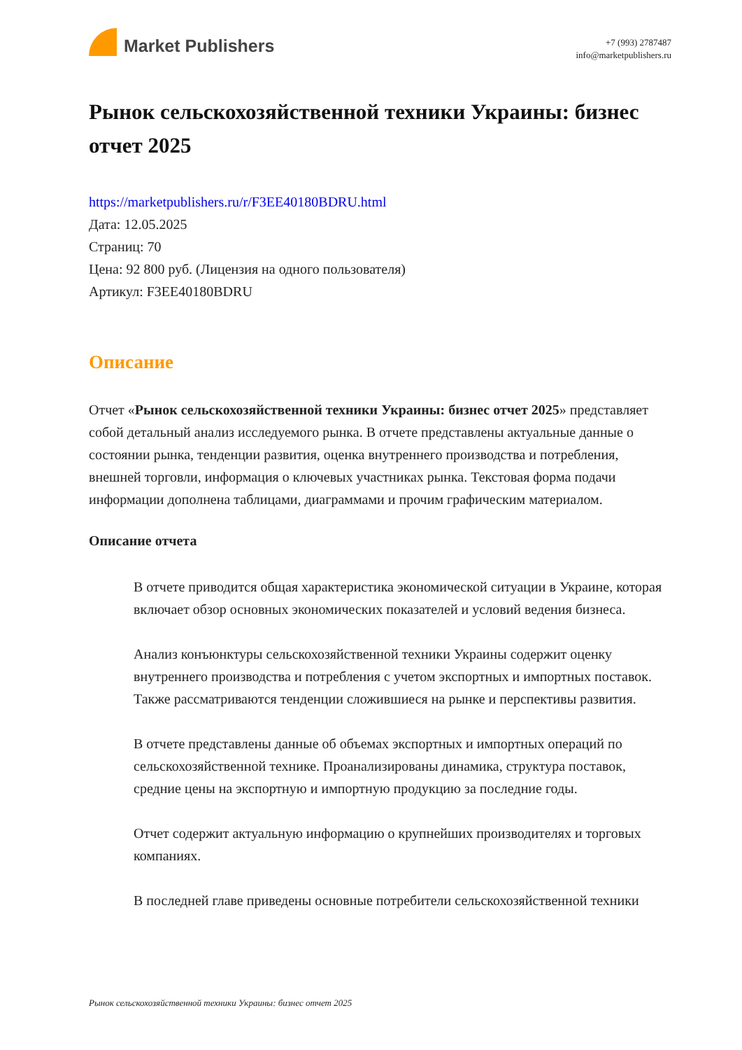Market Publishers
+7 (993) 2787487
info@marketpublishers.ru
Рынок сельскохозяйственной техники Украины: бизнес отчет 2025
https://marketpublishers.ru/r/F3EE40180BDRU.html
Дата: 12.05.2025
Страниц: 70
Цена: 92 800 руб. (Лицензия на одного пользователя)
Артикул: F3EE40180BDRU
Описание
Отчет «Рынок сельскохозяйственной техники Украины: бизнес отчет 2025» представляет собой детальный анализ исследуемого рынка. В отчете представлены актуальные данные о состоянии рынка, тенденции развития, оценка внутреннего производства и потребления, внешней торговли, информация о ключевых участниках рынка. Текстовая форма подачи информации дополнена таблицами, диаграммами и прочим графическим материалом.
Описание отчета
В отчете приводится общая характеристика экономической ситуации в Украине, которая включает обзор основных экономических показателей и условий ведения бизнеса.
Анализ конъюнктуры сельскохозяйственной техники Украины содержит оценку внутреннего производства и потребления с учетом экспортных и импортных поставок. Также рассматриваются тенденции сложившиеся на рынке и перспективы развития.
В отчете представлены данные об объемах экспортных и импортных операций по сельскохозяйственной технике. Проанализированы динамика, структура поставок, средние цены на экспортную и импортную продукцию за последние годы.
Отчет содержит актуальную информацию о крупнейших производителях и торговых компаниях.
В последней главе приведены основные потребители сельскохозяйственной техники
Рынок сельскохозяйственной техники Украины: бизнес отчет 2025